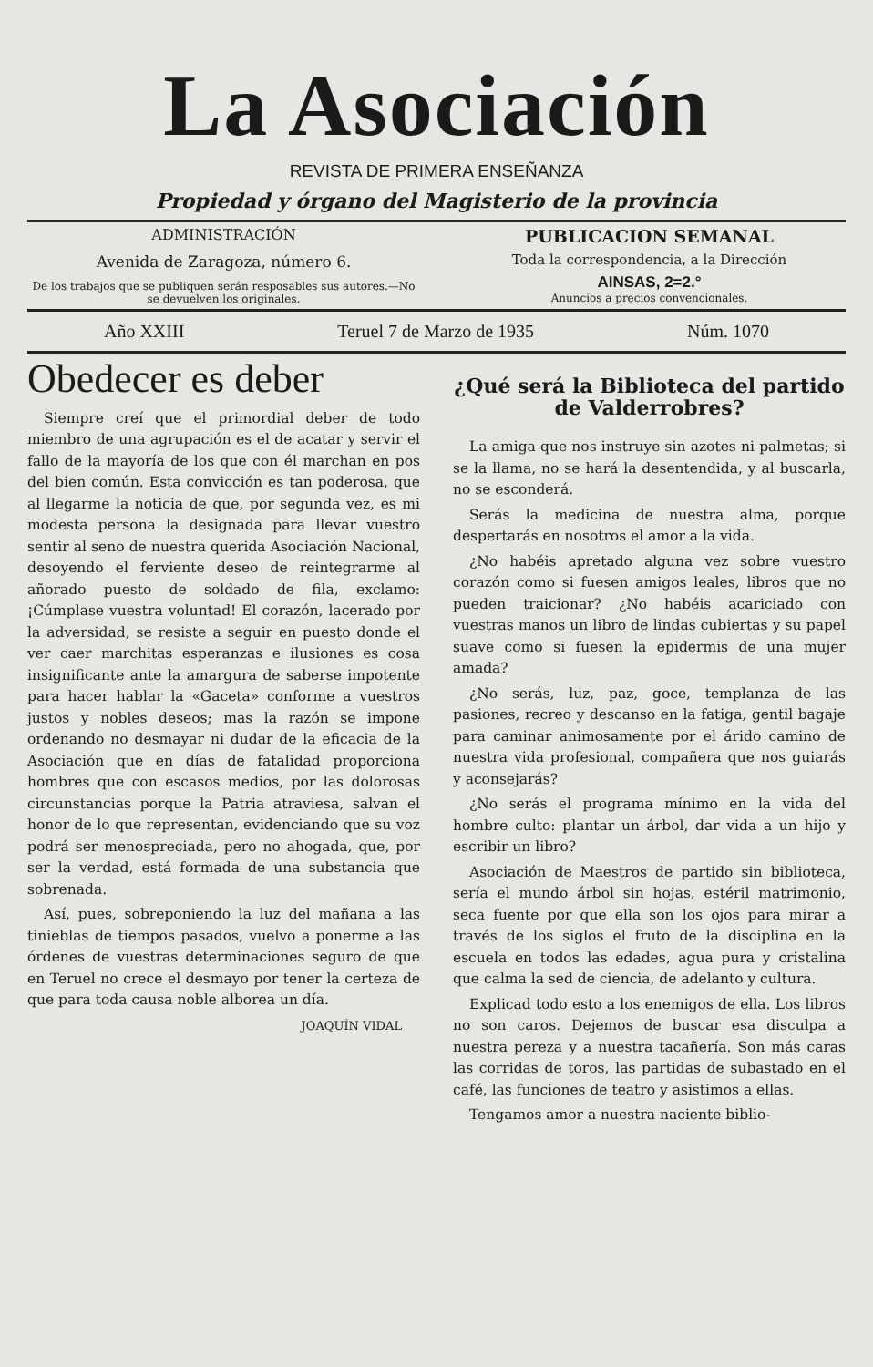La Asociación
REVISTA DE PRIMERA ENSEÑANZA
Propiedad y órgano del Magisterio de la provincia
ADMINISTRACIÓN
Avenida de Zaragoza, número 6.
De los trabajos que se publiquen serán resposables sus autores.—No se devuelven los originales.
PUBLICACION SEMANAL
Toda la correspondencia, a la Dirección
AINSAS, 2=2.°
Anuncios a precios convencionales.
Año XXIII Teruel 7 de Marzo de 1935 Núm. 1070
Obedecer es deber
Siempre creí que el primordial deber de todo miembro de una agrupación es el de acatar y servir el fallo de la mayoría de los que con él marchan en pos del bien común. Esta convicción es tan poderosa, que al llegarme la noticia de que, por segunda vez, es mi modesta persona la designada para llevar vuestro sentir al seno de nuestra querida Asociación Nacional, desoyendo el ferviente deseo de reintegrarme al añorado puesto de soldado de fila, exclamo: ¡Cúmplase vuestra voluntad! El corazón, lacerado por la adversidad, se resiste a seguir en puesto donde el ver caer marchitas esperanzas e ilusiones es cosa insignificante ante la amargura de saberse impotente para hacer hablar la «Gaceta» conforme a vuestros justos y nobles deseos; mas la razón se impone ordenando no desmayar ni dudar de la eficacia de la Asociación que en días de fatalidad proporciona hombres que con escasos medios, por las dolorosas circunstancias porque la Patria atraviesa, salvan el honor de lo que representan, evidenciando que su voz podrá ser menospreciada, pero no ahogada, que, por ser la verdad, está formada de una substancia que sobrenada.
Así, pues, sobreponiendo la luz del mañana a las tinieblas de tiempos pasados, vuelvo a ponerme a las órdenes de vuestras determinaciones seguro de que en Teruel no crece el desmayo por tener la certeza de que para toda causa noble alborea un día.
JOAQUÍN VIDAL
¿Qué será la Biblioteca del partido de Valderrobres?
La amiga que nos instruye sin azotes ni palmetas; si se la llama, no se hará la desentendida, y al buscarla, no se esconderá.
Serás la medicina de nuestra alma, porque despertarás en nosotros el amor a la vida.
¿No habéis apretado alguna vez sobre vuestro corazón como si fuesen amigos leales, libros que no pueden traicionar? ¿No habéis acariciado con vuestras manos un libro de lindas cubiertas y su papel suave como si fuesen la epidermis de una mujer amada?
¿No serás, luz, paz, goce, templanza de las pasiones, recreo y descanso en la fatiga, gentil bagaje para caminar animosamente por el árido camino de nuestra vida profesional, compañera que nos guiarás y aconsejarás?
¿No serás el programa mínimo en la vida del hombre culto: plantar un árbol, dar vida a un hijo y escribir un libro?
Asociación de Maestros de partido sin biblioteca, sería el mundo árbol sin hojas, estéril matrimonio, seca fuente por que ella son los ojos para mirar a través de los siglos el fruto de la disciplina en la escuela en todos las edades, agua pura y cristalina que calma la sed de ciencia, de adelanto y cultura.
Explicad todo esto a los enemigos de ella. Los libros no son caros. Dejemos de buscar esa disculpa a nuestra pereza y a nuestra tacañería. Son más caras las corridas de toros, las partidas de subastado en el café, las funciones de teatro y asistimos a ellas.
Tengamos amor a nuestra naciente biblio-